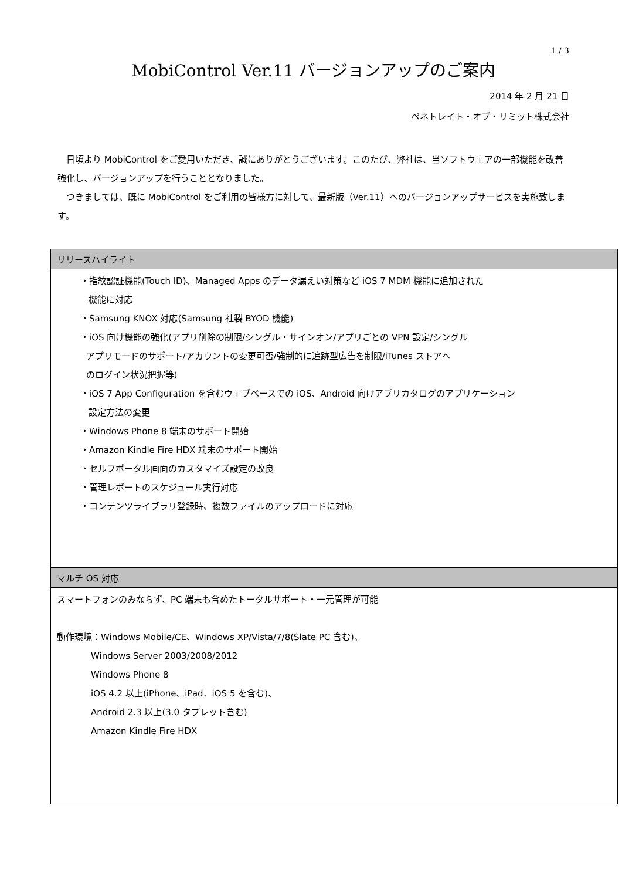1 / 3
MobiControl Ver.11 バージョンアップのご案内
2014 年 2 月 21 日
ペネトレイト・オブ・リミット株式会社
日頃より MobiControl をご愛用いただき、誠にありがとうございます。このたび、弊社は、当ソフトウェアの一部機能を改善強化し、バージョンアップを行うこととなりました。
つきましては、既に MobiControl をご利用の皆様方に対して、最新版（Ver.11）へのバージョンアップサービスを実施致します。
| リリースハイライト |
| --- |
| ・指紋認証機能(Touch ID)、Managed Apps のデータ漏えい対策など iOS 7 MDM 機能に追加された 機能に対応 ・Samsung KNOX 対応(Samsung 社製 BYOD 機能) ・iOS 向け機能の強化(アプリ削除の制限/シングル・サインオン/アプリごとの VPN 設定/シングル アプリモードのサポート/アカウントの変更可否/強制的に追跡型広告を制限/iTunes ストアへ のログイン状況把握等) ・iOS 7 App Configuration を含むウェブベースでの iOS、Android 向けアプリカタログのアプリケーション 設定方法の変更 ・Windows Phone 8 端末のサポート開始 ・Amazon Kindle Fire HDX 端末のサポート開始 ・セルフポータル画面のカスタマイズ設定の改良 ・管理レポートのスケジュール実行対応 ・コンテンツライブラリ登録時、複数ファイルのアップロードに対応 |
| マルチ OS 対応 |
| スマートフォンのみならず、PC 端末も含めたトータルサポート・一元管理が可能 動作環境：Windows Mobile/CE、Windows XP/Vista/7/8(Slate PC 含む)、 Windows Server 2003/2008/2012 Windows Phone 8 iOS 4.2 以上(iPhone、iPad、iOS 5 を含む)、 Android 2.3 以上(3.0 タブレット含む) Amazon Kindle Fire HDX |